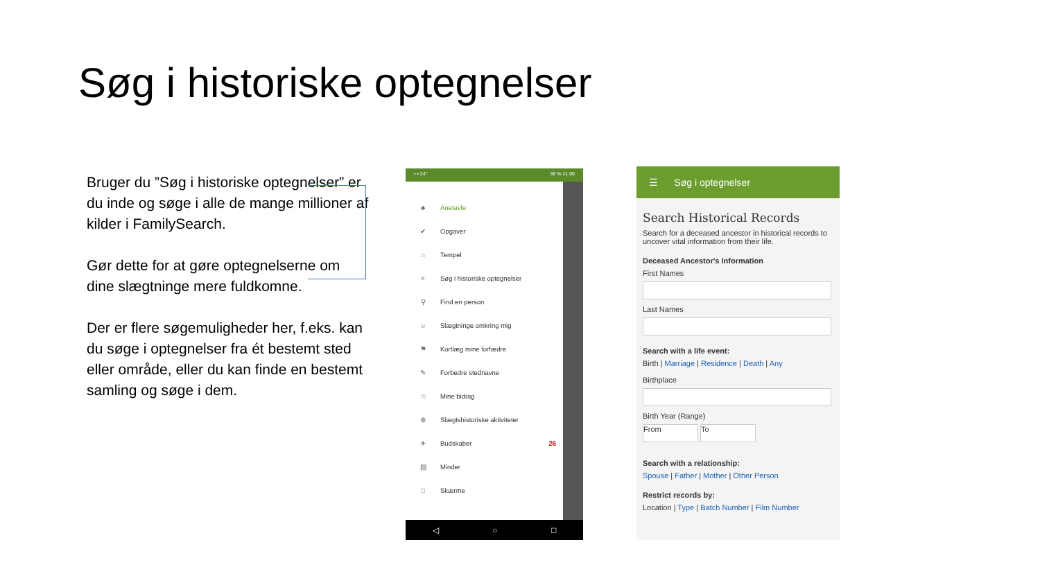Søg i historiske optegnelser
Bruger du ”Søg i historiske optegnelser” er du inde og søge i alle de mange millioner af kilder i FamilySearch.
Gør dette for at gøre optegnelserne om dine slægtninge mere fuldkomne.
Der er flere søgemuligheder her, f.eks. kan du søge i optegnelser fra ét bestemt sted eller område, eller du kan finde en bestemt samling og søge i dem.
▪ ▪ 24° 38 % 21.00
♣ Anetavle
✔ Opgaver
⌂ Tempel
⌕ Søg i historiske optegnelser
⚲ Find en person
☺ Slægtninge omkring mig
⚑ Kortlæg mine forfædre
✎ Forbedre stednavne
☆ Mine bidrag
⊕ Slægtshistoriske aktiviteter
✈ Budskaber 26
▤ Minder
□ Skærme
◁ ○ □
☰ Søg i optegnelser
Search Historical Records
Search for a deceased ancestor in historical records to uncover vital information from their life.
Deceased Ancestor's Information
First Names
Last Names
Search with a life event:
Birth | Marriage | Residence | Death | Any
Birthplace
Birth Year (Range)
From To
Search with a relationship:
Spouse | Father | Mother | Other Person
Restrict records by:
Location | Type | Batch Number | Film Number